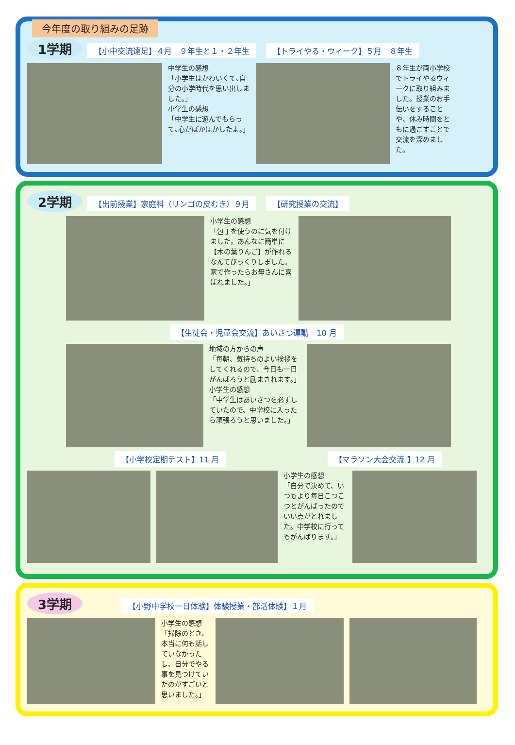今年度の取り組みの足跡
1学期 【小中交流遠足】４月　９年生と１・２年生 【トライやる・ウィーク】５月　８年生
中学生の感想
「小学生はかわいくて､自分の小学時代を思い出しました｡」
小学生の感想
「中学生に遊んでもらって､心がぽかぽかしたよ｡」
８年生が両小学校でトライやるウィークに取り組みました。授業のお手伝いをすることや、休み時間をともに過ごすことで交流を深めました。
2学期 【出前授業】家庭科（リンゴの皮むき）９月 【研究授業の交流】
小学生の感想
「包丁を使うのに気を付けました。あんなに簡単に【木の葉りんご】が作れるなんてびっくりしました。家で作ったらお母さんに喜ばれました。」
【生徒会・児童会交流】あいさつ運動　10 月
地域の方からの声
「毎朝、気持ちのよい挨拶をしてくれるので、今日も一日がんばろうと励まされます。」
小学生の感想
「中学生はあいさつを必ずしていたので、中学校に入ったら頑張ろうと思いました。」
【小学校定期テスト】11 月 【マラソン大会交流 】12 月
小学生の感想
「自分で決めて、いつもより毎日こつこつとがんばったのでいい点がとれました。中学校に行ってもがんばります。」
3学期 【小野中学校一日体験】体験授業・部活体験】１月
小学生の感想
「掃除のとき、本当に何も話していなかったし、自分でやる事を見つけていたのがすごいと思いました。」